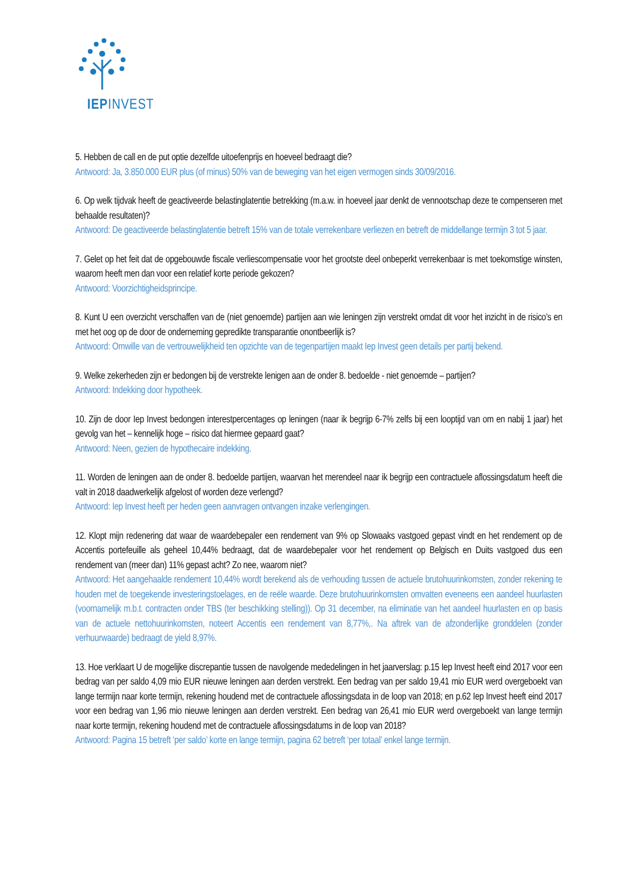IEPINVEST
5. Hebben de call en de put optie dezelfde uitoefenprijs en hoeveel bedraagt die?
Antwoord: Ja, 3.850.000 EUR plus (of minus) 50% van de beweging van het eigen vermogen sinds 30/09/2016.
6. Op welk tijdvak heeft de geactiveerde belastinglatentie betrekking (m.a.w. in hoeveel jaar denkt de vennootschap deze te compenseren met behaalde resultaten)?
Antwoord: De geactiveerde belastinglatentie betreft 15% van de totale verrekenbare verliezen en betreft de middellange termijn 3 tot 5 jaar.
7. Gelet op het feit dat de opgebouwde fiscale verliescompensatie voor het grootste deel onbeperkt verrekenbaar is met toekomstige winsten, waarom heeft men dan voor een relatief korte periode gekozen?
Antwoord: Voorzichtigheidsprincipe.
8. Kunt U een overzicht verschaffen van de (niet genoemde) partijen aan wie leningen zijn verstrekt omdat dit voor het inzicht in de risico’s en met het oog op de door de onderneming gepredikte transparantie onontbeerlijk is?
Antwoord: Omwille van de vertrouwelijkheid ten opzichte van de tegenpartijen maakt Iep Invest geen details per partij bekend.
9. Welke zekerheden zijn er bedongen bij de verstrekte lenigen aan de onder 8. bedoelde - niet genoemde – partijen?
Antwoord: Indekking door hypotheek.
10. Zijn de door Iep Invest bedongen interestpercentages op leningen (naar ik begrijp 6-7% zelfs bij een looptijd van om en nabij 1 jaar) het gevolg van het – kennelijk hoge – risico dat hiermee gepaard gaat?
Antwoord: Neen, gezien de hypothecaire indekking.
11. Worden de leningen aan de onder 8. bedoelde partijen, waarvan het merendeel naar ik begrijp een contractuele aflossingsdatum heeft die valt in 2018 daadwerkelijk afgelost of worden deze verlengd?
Antwoord: Iep Invest heeft per heden geen aanvragen ontvangen inzake verlengingen.
12. Klopt mijn redenering dat waar de waardebepaler een rendement van 9% op Slowaaks vastgoed gepast vindt en het rendement op de Accentis portefeuille als geheel 10,44% bedraagt, dat de waardebepaler voor het rendement op Belgisch en Duits vastgoed dus een rendement van (meer dan) 11% gepast acht? Zo nee, waarom niet?
Antwoord: Het aangehaalde rendement 10,44% wordt berekend als de verhouding tussen de actuele brutohuurinkomsten, zonder rekening te houden met de toegekende investeringstoelages, en de reële waarde. Deze brutohuurinkomsten omvatten eveneens een aandeel huurlasten (voornamelijk m.b.t. contracten onder TBS (ter beschikking stelling)). Op 31 december, na eliminatie van het aandeel huurlasten en op basis van de actuele nettohuurinkomsten, noteert Accentis een rendement van 8,77%,. Na aftrek van de afzonderlijke gronddelen (zonder verhuurwaarde) bedraagt de yield 8,97%.
13. Hoe verklaart U de mogelijke discrepantie tussen de navolgende mededelingen in het jaarverslag: p.15 Iep Invest heeft eind 2017 voor een bedrag van per saldo 4,09 mio EUR nieuwe leningen aan derden verstrekt. Een bedrag van per saldo 19,41 mio EUR werd overgeboekt van lange termijn naar korte termijn, rekening houdend met de contractuele aflossingsdata in de loop van 2018; en p.62 Iep Invest heeft eind 2017 voor een bedrag van 1,96 mio nieuwe leningen aan derden verstrekt. Een bedrag van 26,41 mio EUR werd overgeboekt van lange termijn naar korte termijn, rekening houdend met de contractuele aflossingsdatums in de loop van 2018?
Antwoord: Pagina 15 betreft ‘per saldo’ korte en lange termijn, pagina 62 betreft ‘per totaal’ enkel lange termijn.